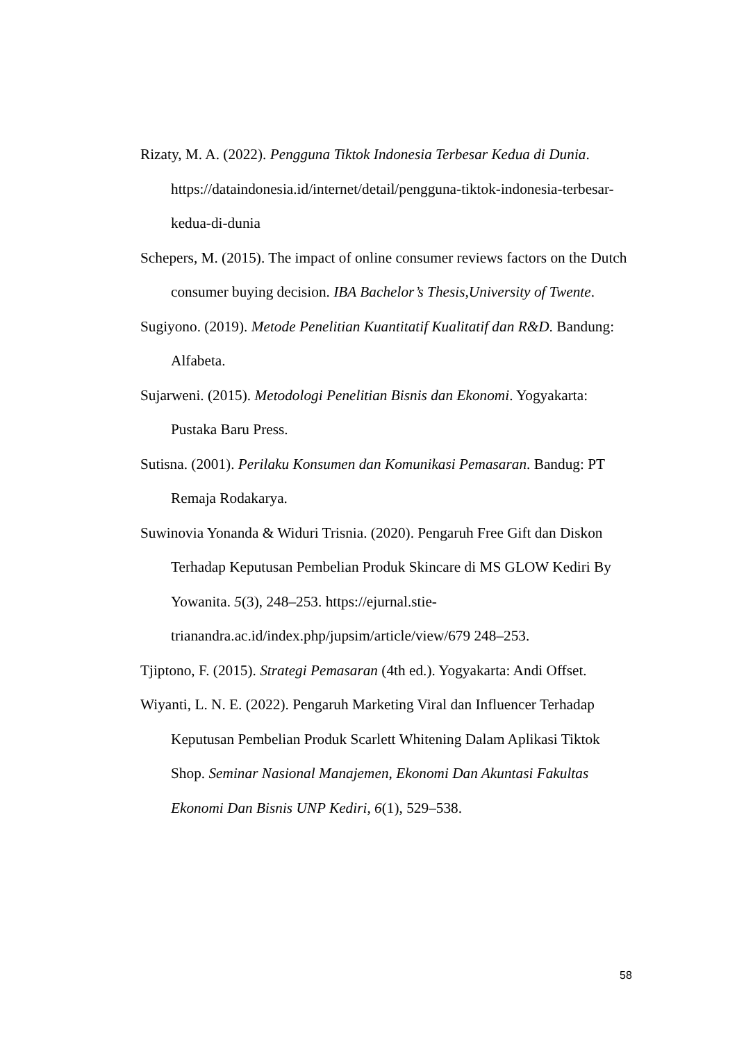Rizaty, M. A. (2022). Pengguna Tiktok Indonesia Terbesar Kedua di Dunia. https://dataindonesia.id/internet/detail/pengguna-tiktok-indonesia-terbesar-kedua-di-dunia
Schepers, M. (2015). The impact of online consumer reviews factors on the Dutch consumer buying decision. IBA Bachelor’s Thesis,University of Twente.
Sugiyono. (2019). Metode Penelitian Kuantitatif Kualitatif dan R&D. Bandung: Alfabeta.
Sujarweni. (2015). Metodologi Penelitian Bisnis dan Ekonomi. Yogyakarta: Pustaka Baru Press.
Sutisna. (2001). Perilaku Konsumen dan Komunikasi Pemasaran. Bandug: PT Remaja Rodakarya.
Suwinovia Yonanda & Widuri Trisnia. (2020). Pengaruh Free Gift dan Diskon Terhadap Keputusan Pembelian Produk Skincare di MS GLOW Kediri By Yowanita. 5(3), 248–253. https://ejurnal.stie-trianandra.ac.id/index.php/jupsim/article/view/679 248–253.
Tjiptono, F. (2015). Strategi Pemasaran (4th ed.). Yogyakarta: Andi Offset.
Wiyanti, L. N. E. (2022). Pengaruh Marketing Viral dan Influencer Terhadap Keputusan Pembelian Produk Scarlett Whitening Dalam Aplikasi Tiktok Shop. Seminar Nasional Manajemen, Ekonomi Dan Akuntasi Fakultas Ekonomi Dan Bisnis UNP Kediri, 6(1), 529–538.
58